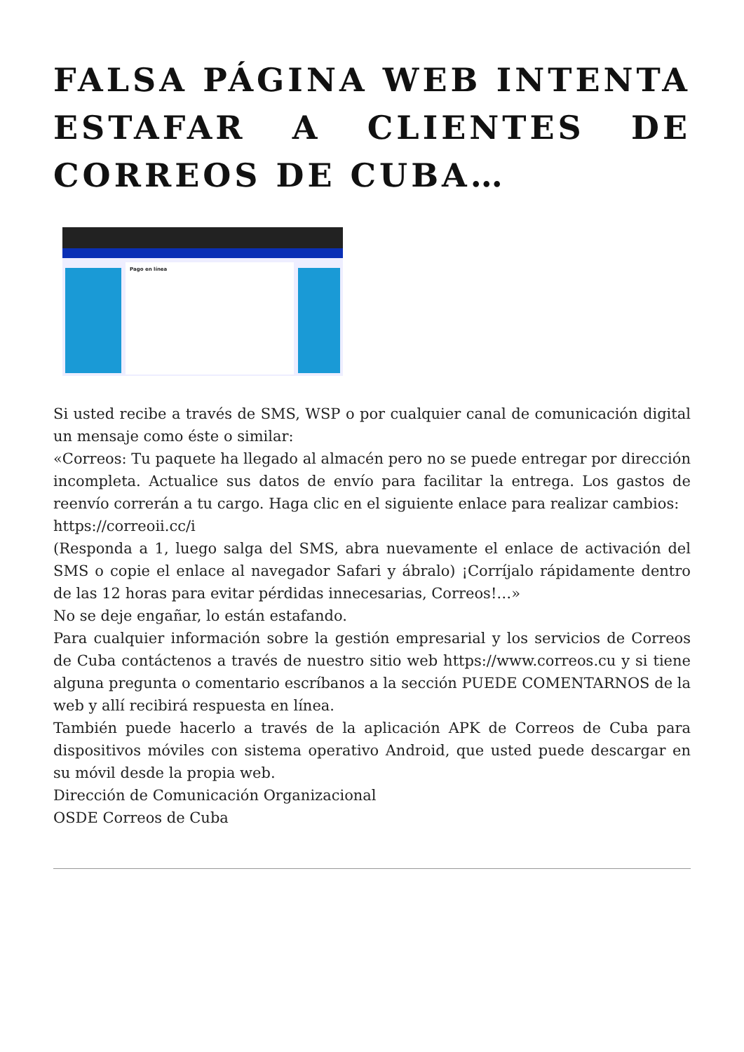FALSA PÁGINA WEB INTENTA ESTAFAR A CLIENTES DE CORREOS DE CUBA…
Pago en línea
Si usted recibe a través de SMS, WSP o por cualquier canal de comunicación digital un mensaje como éste o similar:
«Correos: Tu paquete ha llegado al almacén pero no se puede entregar por dirección incompleta. Actualice sus datos de envío para facilitar la entrega. Los gastos de reenvío correrán a tu cargo. Haga clic en el siguiente enlace para realizar cambios:
https://correoii.cc/i
(Responda a 1, luego salga del SMS, abra nuevamente el enlace de activación del SMS o copie el enlace al navegador Safari y ábralo) ¡Corríjalo rápidamente dentro de las 12 horas para evitar pérdidas innecesarias, Correos!…»
No se deje engañar, lo están estafando.
Para cualquier información sobre la gestión empresarial y los servicios de Correos de Cuba contáctenos a través de nuestro sitio web https://www.correos.cu y si tiene alguna pregunta o comentario escríbanos a la sección PUEDE COMENTARNOS de la web y allí recibirá respuesta en línea.
También puede hacerlo a través de la aplicación APK de Correos de Cuba para dispositivos móviles con sistema operativo Android, que usted puede descargar en su móvil desde la propia web.
Dirección de Comunicación Organizacional
OSDE Correos de Cuba